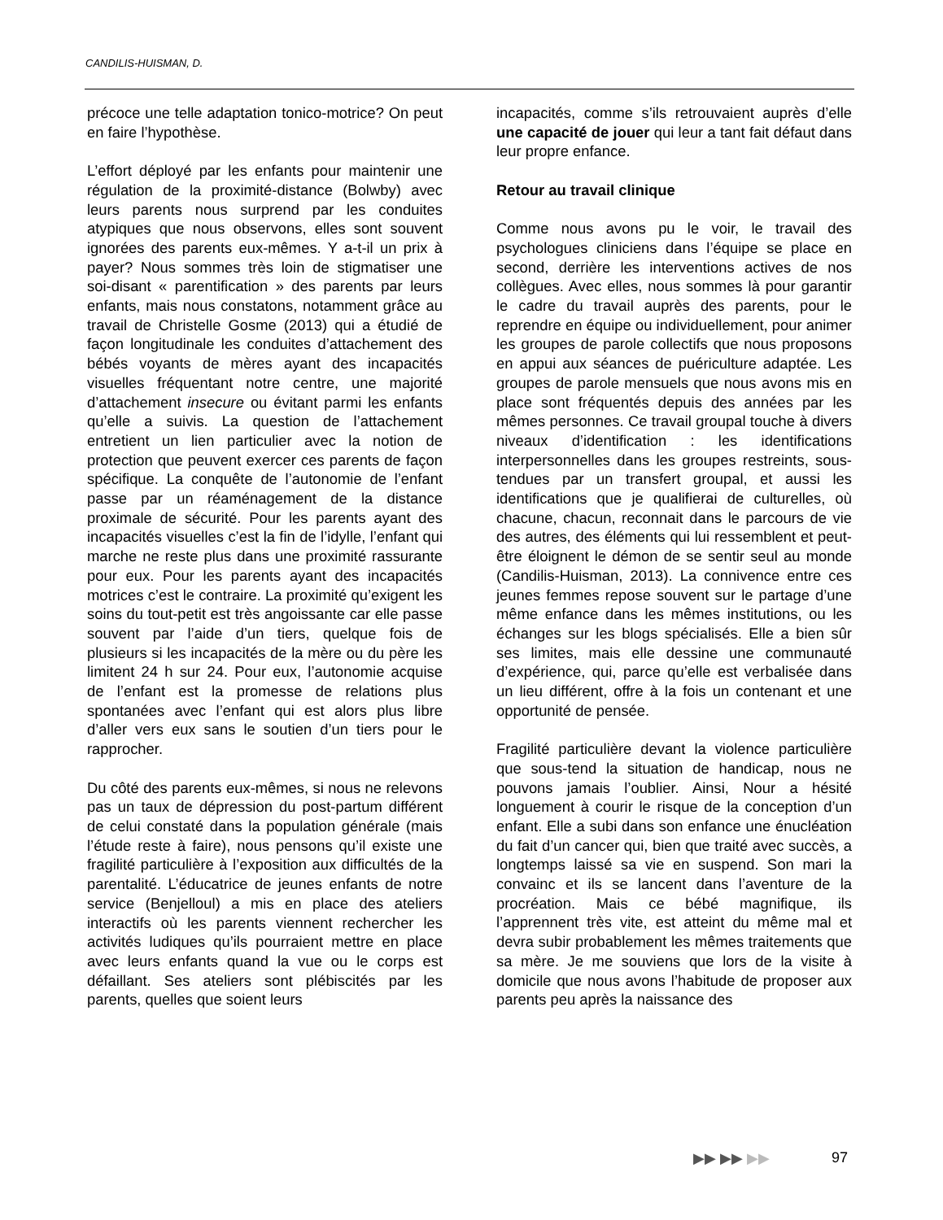CANDILIS-HUISMAN, D.
précoce une telle adaptation tonico-motrice? On peut en faire l’hypothèse.
L’effort déployé par les enfants pour maintenir une régulation de la proximité-distance (Bolwby) avec leurs parents nous surprend par les conduites atypiques que nous observons, elles sont souvent ignorées des parents eux-mêmes. Y a-t-il un prix à payer? Nous sommes très loin de stigmatiser une soi-disant « parentification » des parents par leurs enfants, mais nous constatons, notamment grâce au travail de Christelle Gosme (2013) qui a étudié de façon longitudinale les conduites d’attachement des bébés voyants de mères ayant des incapacités visuelles fréquentant notre centre, une majorité d’attachement insecure ou évitant parmi les enfants qu’elle a suivis. La question de l’attachement entretient un lien particulier avec la notion de protection que peuvent exercer ces parents de façon spécifique. La conquête de l’autonomie de l’enfant passe par un réaménagement de la distance proximale de sécurité. Pour les parents ayant des incapacités visuelles c’est la fin de l’idylle, l’enfant qui marche ne reste plus dans une proximité rassurante pour eux. Pour les parents ayant des incapacités motrices c’est le contraire. La proximité qu’exigent les soins du tout-petit est très angoissante car elle passe souvent par l’aide d’un tiers, quelque fois de plusieurs si les incapacités de la mère ou du père les limitent 24 h sur 24. Pour eux, l’autonomie acquise de l’enfant est la promesse de relations plus spontanées avec l’enfant qui est alors plus libre d’aller vers eux sans le soutien d’un tiers pour le rapprocher.
Du côté des parents eux-mêmes, si nous ne relevons pas un taux de dépression du post-partum différent de celui constaté dans la population générale (mais l’étude reste à faire), nous pensons qu’il existe une fragilité particulière à l’exposition aux difficultés de la parentalité. L’éducatrice de jeunes enfants de notre service (Benjelloul) a mis en place des ateliers interactifs où les parents viennent rechercher les activités ludiques qu’ils pourraient mettre en place avec leurs enfants quand la vue ou le corps est défaillant. Ses ateliers sont plébiscités par les parents, quelles que soient leurs
incapacités, comme s’ils retrouvaient auprès d’elle une capacité de jouer qui leur a tant fait défaut dans leur propre enfance.
Retour au travail clinique
Comme nous avons pu le voir, le travail des psychologues cliniciens dans l’équipe se place en second, derrière les interventions actives de nos collègues. Avec elles, nous sommes là pour garantir le cadre du travail auprès des parents, pour le reprendre en équipe ou individuellement, pour animer les groupes de parole collectifs que nous proposons en appui aux séances de puériculture adaptée. Les groupes de parole mensuels que nous avons mis en place sont fréquentés depuis des années par les mêmes personnes. Ce travail groupal touche à divers niveaux d’identification : les identifications interpersonnelles dans les groupes restreints, sous-tendues par un transfert groupal, et aussi les identifications que je qualifierai de culturelles, où chacune, chacun, reconnait dans le parcours de vie des autres, des éléments qui lui ressemblent et peut-être éloignent le démon de se sentir seul au monde (Candilis-Huisman, 2013). La connivence entre ces jeunes femmes repose souvent sur le partage d’une même enfance dans les mêmes institutions, ou les échanges sur les blogs spécialisés. Elle a bien sûr ses limites, mais elle dessine une communauté d’expérience, qui, parce qu’elle est verbalisée dans un lieu différent, offre à la fois un contenant et une opportunité de pensée.
Fragilité particulière devant la violence particulière que sous-tend la situation de handicap, nous ne pouvons jamais l’oublier. Ainsi, Nour a hésité longuement à courir le risque de la conception d’un enfant. Elle a subi dans son enfance une énucléation du fait d’un cancer qui, bien que traité avec succès, a longtemps laissé sa vie en suspend. Son mari la convainc et ils se lancent dans l’aventure de la procréation. Mais ce bébé magnifique, ils l’apprennent très vite, est atteint du même mal et devra subir probablement les mêmes traitements que sa mère. Je me souviens que lors de la visite à domicile que nous avons l’habitude de proposer aux parents peu après la naissance des
▶▶ ▶▶ ▶▶ 97